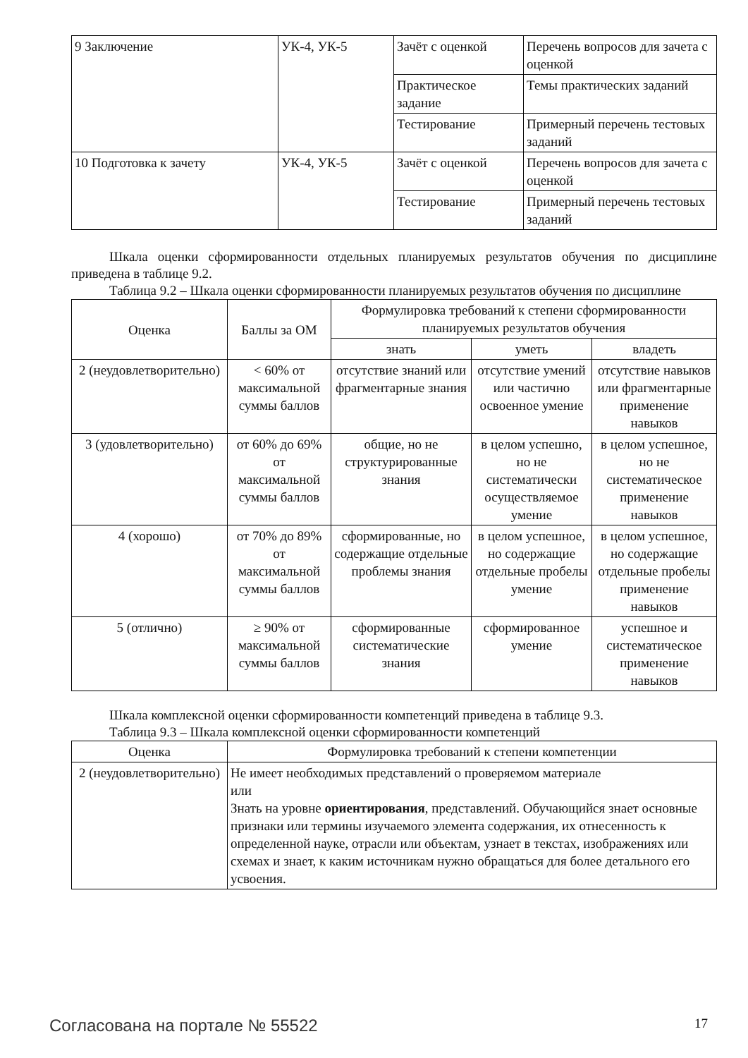| 9 Заключение | УК-4, УК-5 | Зачёт с оценкой | Перечень вопросов для зачета с оценкой |
| | | Практическое задание | Темы практических заданий |
| | | Тестирование | Примерный перечень тестовых заданий |
| 10 Подготовка к зачету | УК-4, УК-5 | Зачёт с оценкой | Перечень вопросов для зачета с оценкой |
| | | Тестирование | Примерный перечень тестовых заданий |
Шкала оценки сформированности отдельных планируемых результатов обучения по дисциплине приведена в таблице 9.2.
Таблица 9.2 – Шкала оценки сформированности планируемых результатов обучения по дисциплине
| Оценка | Баллы за ОМ | Формулировка требований к степени сформированности планируемых результатов обучения | | |
| --- | --- | --- | --- | --- |
| | | знать | уметь | владеть |
| 2 (неудовлетворительно) | < 60% от максимальной суммы баллов | отсутствие знаний или фрагментарные знания | отсутствие умений или частично освоенное умение | отсутствие навыков или фрагментарные применение навыков |
| 3 (удовлетворительно) | от 60% до 69% от максимальной суммы баллов | общие, но не структурированные знания | в целом успешно, но не систематически осуществляемое умение | в целом успешное, но не систематическое применение навыков |
| 4 (хорошо) | от 70% до 89% от максимальной суммы баллов | сформированные, но содержащие отдельные проблемы знания | в целом успешное, но содержащие отдельные пробелы умение | в целом успешное, но содержащие отдельные пробелы применение навыков |
| 5 (отлично) | ≥ 90% от максимальной суммы баллов | сформированные систематические знания | сформированное умение | успешное и систематическое применение навыков |
Шкала комплексной оценки сформированности компетенций приведена в таблице 9.3.
Таблица 9.3 – Шкала комплексной оценки сформированности компетенций
| Оценка | Формулировка требований к степени компетенции |
| --- | --- |
| 2 (неудовлетворительно) | Не имеет необходимых представлений о проверяемом материале или Знать на уровне ориентирования , представлений. Обучающийся знает основные признаки или термины изучаемого элемента содержания, их отнесенность к определенной науке, отрасли или объектам, узнает в текстах, изображениях или схемах и знает, к каким источникам нужно обращаться для более детального его усвоения. |
Согласована на портале № 55522 17